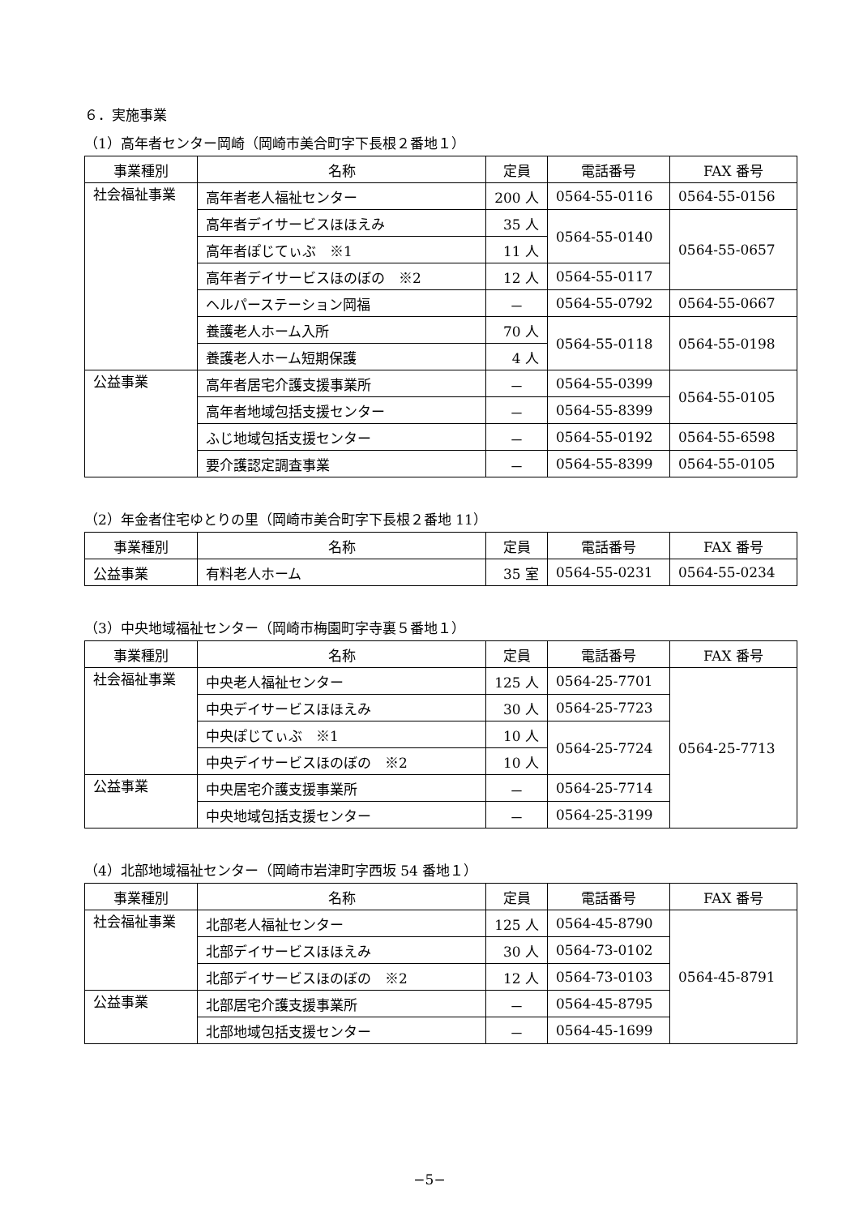６．実施事業
（1）高年者センター岡崎（岡崎市美合町字下長根２番地１）
| 事業種別 | 名称 | 定員 | 電話番号 | FAX 番号 |
| --- | --- | --- | --- | --- |
| 社会福祉事業 | 高年者老人福祉センター | 200 人 | 0564-55-0116 | 0564-55-0156 |
| | 高年者デイサービスほほえみ | 35 人 | 0564-55-0140 | 0564-55-0657 |
| | 高年者ぽじてぃぶ ※1 | 11 人 | | |
| | 高年者デイサービスほのぼの ※2 | 12 人 | 0564-55-0117 | |
| | ヘルパーステーション岡福 | － | 0564-55-0792 | 0564-55-0667 |
| | 養護老人ホーム入所 | 70 人 | 0564-55-0118 | 0564-55-0198 |
| | 養護老人ホーム短期保護 | 4 人 | | |
| 公益事業 | 高年者居宅介護支援事業所 | － | 0564-55-0399 | 0564-55-0105 |
| | 高年者地域包括支援センター | － | 0564-55-8399 | |
| | ふじ地域包括支援センター | － | 0564-55-0192 | 0564-55-6598 |
| | 要介護認定調査事業 | － | 0564-55-8399 | 0564-55-0105 |
（2）年金者住宅ゆとりの里（岡崎市美合町字下長根２番地 11）
| 事業種別 | 名称 | 定員 | 電話番号 | FAX 番号 |
| --- | --- | --- | --- | --- |
| 公益事業 | 有料老人ホーム | 35 室 | 0564-55-0231 | 0564-55-0234 |
（3）中央地域福祉センター（岡崎市梅園町字寺裏５番地１）
| 事業種別 | 名称 | 定員 | 電話番号 | FAX 番号 |
| --- | --- | --- | --- | --- |
| 社会福祉事業 | 中央老人福祉センター | 125 人 | 0564-25-7701 | 0564-25-7713 |
| | 中央デイサービスほほえみ | 30 人 | 0564-25-7723 | |
| | 中央ぽじてぃぶ ※1 | 10 人 | 0564-25-7724 | |
| | 中央デイサービスほのぼの ※2 | 10 人 | | |
| 公益事業 | 中央居宅介護支援事業所 | － | 0564-25-7714 | |
| | 中央地域包括支援センター | － | 0564-25-3199 | |
（4）北部地域福祉センター（岡崎市岩津町字西坂 54 番地１）
| 事業種別 | 名称 | 定員 | 電話番号 | FAX 番号 |
| --- | --- | --- | --- | --- |
| 社会福祉事業 | 北部老人福祉センター | 125 人 | 0564-45-8790 | 0564-45-8791 |
| | 北部デイサービスほほえみ | 30 人 | 0564-73-0102 | |
| | 北部デイサービスほのぼの ※2 | 12 人 | 0564-73-0103 | |
| 公益事業 | 北部居宅介護支援事業所 | － | 0564-45-8795 | |
| | 北部地域包括支援センター | － | 0564-45-1699 | |
−5−